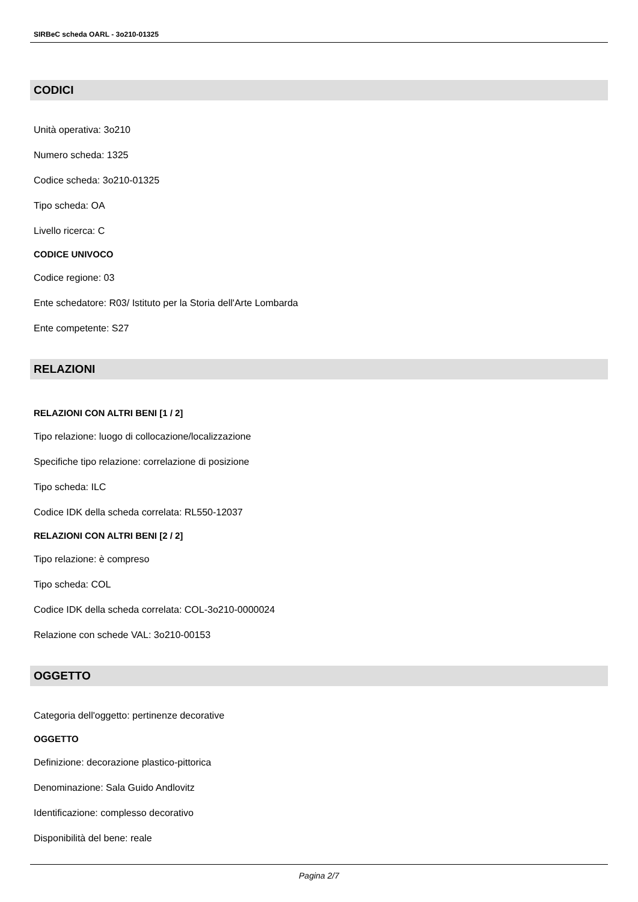SIRBeC scheda OARL - 3o210-01325
CODICI
Unità operativa: 3o210
Numero scheda: 1325
Codice scheda: 3o210-01325
Tipo scheda: OA
Livello ricerca: C
CODICE UNIVOCO
Codice regione: 03
Ente schedatore: R03/ Istituto per la Storia dell'Arte Lombarda
Ente competente: S27
RELAZIONI
RELAZIONI CON ALTRI BENI [1 / 2]
Tipo relazione: luogo di collocazione/localizzazione
Specifiche tipo relazione: correlazione di posizione
Tipo scheda: ILC
Codice IDK della scheda correlata: RL550-12037
RELAZIONI CON ALTRI BENI [2 / 2]
Tipo relazione: è compreso
Tipo scheda: COL
Codice IDK della scheda correlata: COL-3o210-0000024
Relazione con schede VAL: 3o210-00153
OGGETTO
Categoria dell'oggetto: pertinenze decorative
OGGETTO
Definizione: decorazione plastico-pittorica
Denominazione: Sala Guido Andlovitz
Identificazione: complesso decorativo
Disponibilità del bene: reale
Pagina 2/7